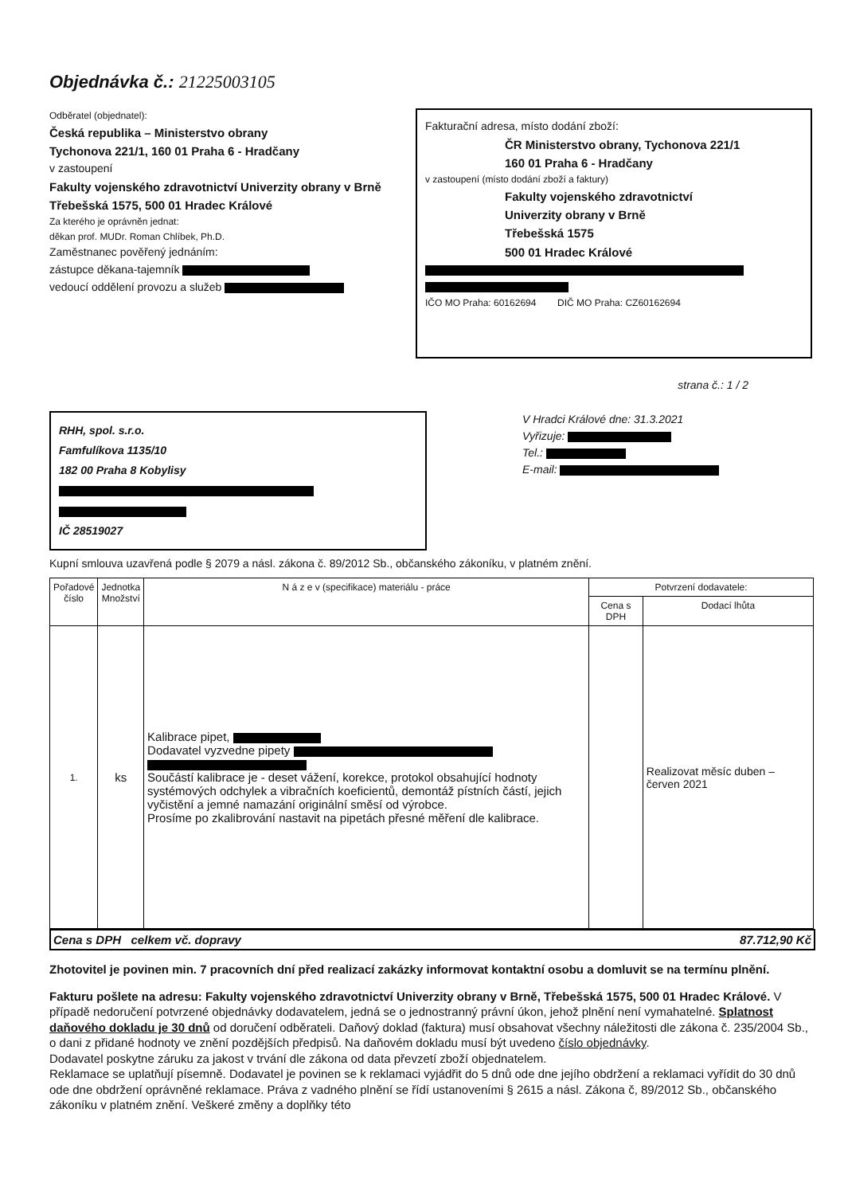Objednávka č.: 21225003105
Odběratel (objednatel):
Česká republika – Ministerstvo obrany
Tychonova 221/1, 160 01 Praha 6 - Hradčany
v zastoupení
Fakulty vojenského zdravotnictví Univerzity obrany v Brně
Třebešská 1575, 500 01 Hradec Králové
Za kterého je oprávněn jednat:
děkan prof. MUDr. Roman Chlíbek, Ph.D.
Zaměstnanec pověřený jednáním:
zástupce děkana-tajemník
vedoucí oddělení provozu a služeb
Fakturační adresa, místo dodání zboží:
ČR Ministerstvo obrany, Tychonova 221/1
160 01 Praha 6 - Hradčany
v zastoupení (místo dodání zboží a faktury)
Fakulty vojenského zdravotnictví
Univerzity obrany v Brně
Třebešská 1575
500 01 Hradec Králové
IČO MO Praha: 60162694 DIČ MO Praha: CZ60162694
strana č.: 1 / 2
RHH, spol. s.r.o.
Famfulíkova 1135/10
182 00 Praha 8 Kobylisy
IČ 28519027
V Hradci Králové dne: 31.3.2021
Vyřizuje:
Tel.:
E-mail:
Kupní smlouva uzavřená podle § 2079 a násl. zákona č. 89/2012 Sb., občanského zákoníku, v platném znění.
| Pořadové číslo | Jednotka Množství | N á z e v (specifikace) materiálu - práce | Potvrzení dodavatele: | |
| --- | --- | --- | --- | --- |
| | | | Cena s DPH | Dodací lhůta |
| 1. | ks | Kalibrace pipet, Dodavatel vyzvedne pipety Součástí kalibrace je - deset vážení, korekce, protokol obsahující hodnoty systémových odchylek a vibračních koeficientů, demontáž pístních částí, jejich vyčistění a jemné namazání originální směsí od výrobce. Prosíme po zkalibrování nastavit na pipetách přesné měření dle kalibrace. | | Realizovat měsíc duben – červen 2021 |
Cena s DPH celkem vč. dopravy 87.712,90 Kč
Zhotovitel je povinen min. 7 pracovních dní před realizací zakázky informovat kontaktní osobu a domluvit se na termínu plnění.
Fakturu pošlete na adresu: Fakulty vojenského zdravotnictví Univerzity obrany v Brně, Třebešská 1575, 500 01 Hradec Králové. V případě nedoručení potvrzené objednávky dodavatelem, jedná se o jednostranný právní úkon, jehož plnění není vymahatelné. Splatnost daňového dokladu je 30 dnů od doručení odběrateli. Daňový doklad (faktura) musí obsahovat všechny náležitosti dle zákona č. 235/2004 Sb., o dani z přidané hodnoty ve znění pozdějších předpisů. Na daňovém dokladu musí být uvedeno číslo objednávky.
Dodavatel poskytne záruku za jakost v trvání dle zákona od data převzetí zboží objednatelem.
Reklamace se uplatňují písemně. Dodavatel je povinen se k reklamaci vyjádřit do 5 dnů ode dne jejího obdržení a reklamaci vyřídit do 30 dnů ode dne obdržení oprávněné reklamace. Práva z vadného plnění se řídí ustanoveními § 2615 a násl. Zákona č, 89/2012 Sb., občanského zákoníku v platném znění. Veškeré změny a doplňky této